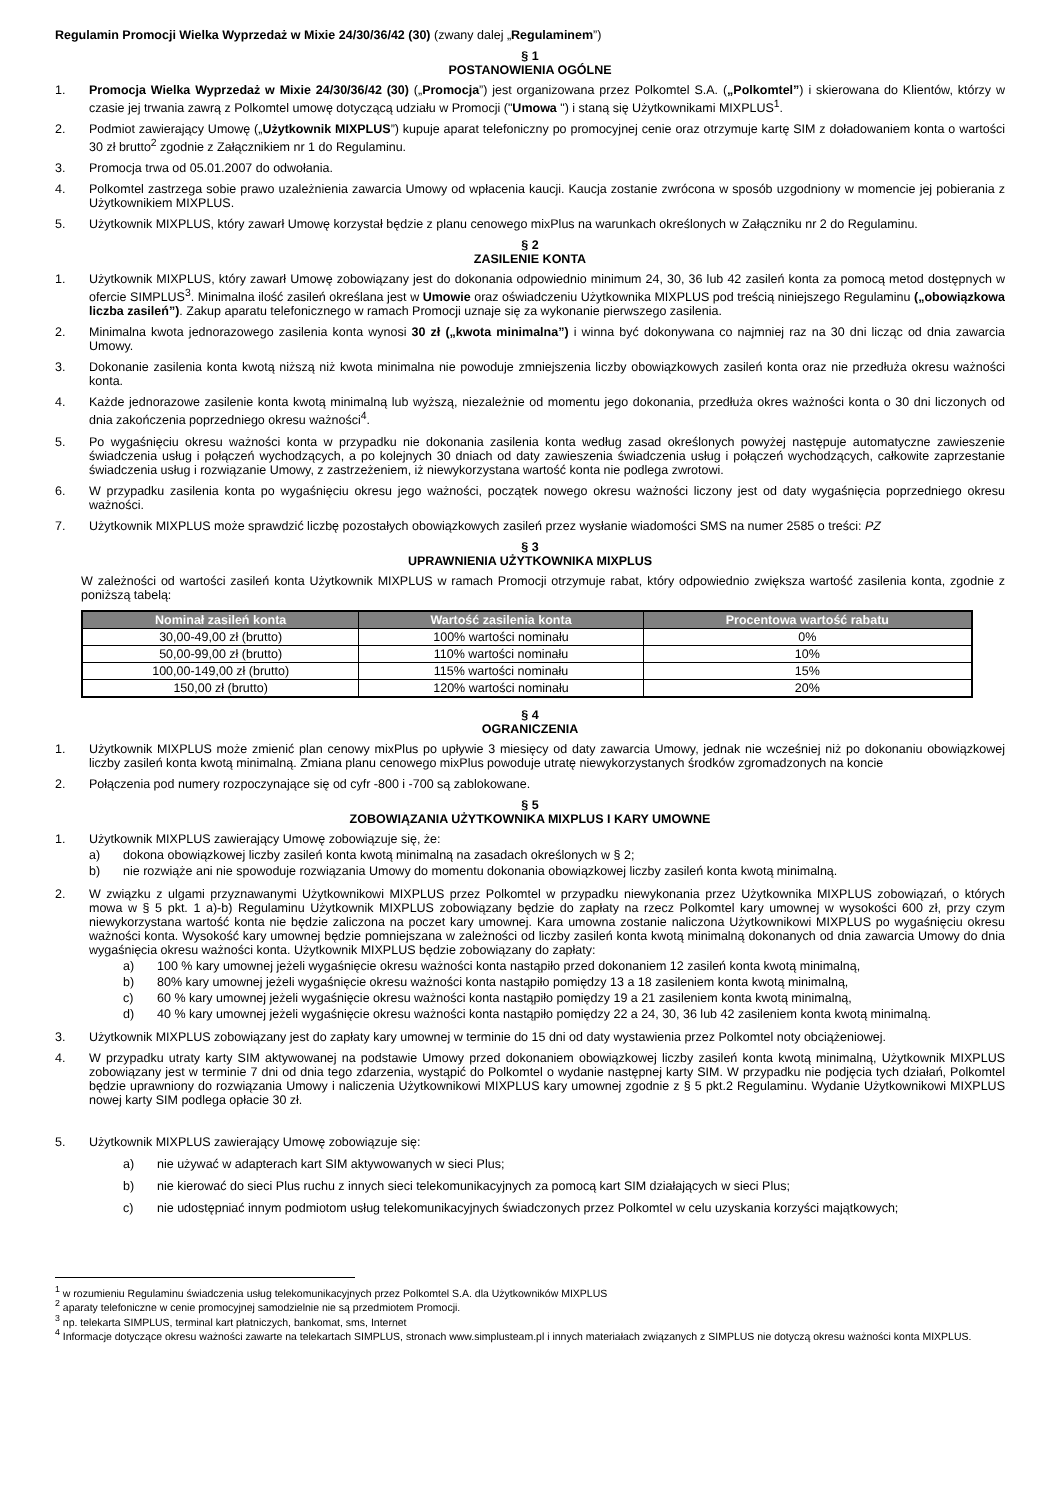Regulamin Promocji Wielka Wyprzedaż w Mixie 24/30/36/42 (30) (zwany dalej „Regulaminem”)
§ 1
POSTANOWIENIA OGÓLNE
1. Promocja Wielka Wyprzedaż w Mixie 24/30/36/42 (30) („Promocja”) jest organizowana przez Polkomtel S.A. („Polkomtel”) i skierowana do Klientów, którzy w czasie jej trwania zawrą z Polkomtel umowę dotyczącą udziału w Promocji ("Umowa ") i staną się Użytkownikami MIXPLUS<sup>1</sup>.
2. Podmiot zawierający Umowę („Użytkownik MIXPLUS”) kupuje aparat telefoniczny po promocyjnej cenie oraz otrzymuje kartę SIM z doładowaniem konta o wartości 30 zł brutto<sup>2</sup> zgodnie z Załącznikiem nr 1 do Regulaminu.
3. Promocja trwa od 05.01.2007 do odwołania.
4. Polkomtel zastrzega sobie prawo uzależnienia zawarcia Umowy od wpłacenia kaucji. Kaucja zostanie zwrócona w sposób uzgodniony w momencie jej pobierania z Użytkownikiem MIXPLUS.
5. Użytkownik MIXPLUS, który zawarł Umowę korzystał będzie z planu cenowego mixPlus na warunkach określonych w Załączniku nr 2 do Regulaminu.
§ 2
ZASILENIE KONTA
1. Użytkownik MIXPLUS, który zawarł Umowę zobowiązany jest do dokonania odpowiednio minimum 24, 30, 36 lub 42 zasileń konta za pomocą metod dostępnych w ofercie SIMPLUS<sup>3</sup>. Minimalna ilość zasileń określana jest w Umowie oraz oświadczeniu Użytkownika MIXPLUS pod treścią niniejszego Regulaminu („obowiązkowa liczba zasileń”). Zakup aparatu telefonicznego w ramach Promocji uznaje się za wykonanie pierwszego zasilenia.
2. Minimalna kwota jednorazowego zasilenia konta wynosi 30 zł („kwota minimalna”) i winna być dokonywana co najmniej raz na 30 dni licząc od dnia zawarcia Umowy.
3. Dokonanie zasilenia konta kwotą niższą niż kwota minimalna nie powoduje zmniejszenia liczby obowiązkowych zasileń konta oraz nie przedłuża okresu ważności konta.
4. Każde jednorazowe zasilenie konta kwotą minimalną lub wyższą, niezależnie od momentu jego dokonania, przedłuża okres ważności konta o 30 dni liczonych od dnia zakończenia poprzedniego okresu ważności<sup>4</sup>.
5. Po wygaśnięciu okresu ważności konta w przypadku nie dokonania zasilenia konta według zasad określonych powyżej następuje automatyczne zawieszenie świadczenia usług i połączeń wychodzących, a po kolejnych 30 dniach od daty zawieszenia świadczenia usług i połączeń wychodzących, całkowite zaprzestanie świadczenia usług i rozwiązanie Umowy, z zastrzeżeniem, iż niewykorzystana wartość konta nie podlega zwrotowi.
6. W przypadku zasilenia konta po wygaśnięciu okresu jego ważności, początek nowego okresu ważności liczony jest od daty wygaśnięcia poprzedniego okresu ważności.
7. Użytkownik MIXPLUS może sprawdzić liczbę pozostałych obowiązkowych zasileń przez wysłanie wiadomości SMS na numer 2585 o treści: PZ
§ 3
UPRAWNIENIA UŻYTKOWNIKA MIXPLUS
W zależności od wartości zasileń konta Użytkownik MIXPLUS w ramach Promocji otrzymuje rabat, który odpowiednio zwiększa wartość zasilenia konta, zgodnie z poniższą tabelą:
| Nominał zasileń konta | Wartość zasilenia konta | Procentowa wartość rabatu |
| --- | --- | --- |
| 30,00-49,00 zł (brutto) | 100% wartości nominału | 0% |
| 50,00-99,00 zł (brutto) | 110% wartości nominału | 10% |
| 100,00-149,00 zł (brutto) | 115% wartości nominału | 15% |
| 150,00 zł (brutto) | 120% wartości nominału | 20% |
§ 4
OGRANICZENIA
1. Użytkownik MIXPLUS może zmienić plan cenowy mixPlus po upływie 3 miesięcy od daty zawarcia Umowy, jednak nie wcześniej niż po dokonaniu obowiązkowej liczby zasileń konta kwotą minimalną. Zmiana planu cenowego mixPlus powoduje utratę niewykorzystanych środków zgromadzonych na koncie
2. Połączenia pod numery rozpoczynające się od cyfr -800 i -700 są zablokowane.
§ 5
ZOBOWIĄZANIA UŻYTKOWNIKA MIXPLUS I KARY UMOWNE
1. Użytkownik MIXPLUS zawierający Umowę zobowiązuje się, że:
a) dokona obowiązkowej liczby zasileń konta kwotą minimalną na zasadach określonych w § 2;
b) nie rozwiąże ani nie spowoduje rozwiązania Umowy do momentu dokonania obowiązkowej liczby zasileń konta kwotą minimalną.
2. W związku z ulgami przyznawanymi Użytkownikowi MIXPLUS przez Polkomtel w przypadku niewykonania przez Użytkownika MIXPLUS zobowiązań, o których mowa w § 5 pkt. 1 a)-b) Regulaminu Użytkownik MIXPLUS zobowiązany będzie do zapłaty na rzecz Polkomtel kary umownej w wysokości 600 zł, przy czym niewykorzystana wartość konta nie będzie zaliczona na poczet kary umownej. Kara umowna zostanie naliczona Użytkownikowi MIXPLUS po wygaśnięciu okresu ważności konta. Wysokość kary umownej będzie pomniejszana w zależności od liczby zasileń konta kwotą minimalną dokonanych od dnia zawarcia Umowy do dnia wygaśnięcia okresu ważności konta. Użytkownik MIXPLUS będzie zobowiązany do zapłaty:
a) 100 % kary umownej jeżeli wygaśnięcie okresu ważności konta nastąpiło przed dokonaniem 12 zasileń konta kwotą minimalną,
b) 80% kary umownej jeżeli wygaśnięcie okresu ważności konta nastąpiło pomiędzy 13 a 18 zasileniem konta kwotą minimalną,
c) 60 % kary umownej jeżeli wygaśnięcie okresu ważności konta nastąpiło pomiędzy 19 a 21 zasileniem konta kwotą minimalną,
d) 40 % kary umownej jeżeli wygaśnięcie okresu ważności konta nastąpiło pomiędzy 22 a 24, 30, 36 lub 42 zasileniem konta kwotą minimalną.
3. Użytkownik MIXPLUS zobowiązany jest do zapłaty kary umownej w terminie do 15 dni od daty wystawienia przez Polkomtel noty obciążeniowej.
4. W przypadku utraty karty SIM aktywowanej na podstawie Umowy przed dokonaniem obowiązkowej liczby zasileń konta kwotą minimalną, Użytkownik MIXPLUS zobowiązany jest w terminie 7 dni od dnia tego zdarzenia, wystąpić do Polkomtel o wydanie następnej karty SIM. W przypadku nie podjęcia tych działań, Polkomtel będzie uprawniony do rozwiązania Umowy i naliczenia Użytkownikowi MIXPLUS kary umownej zgodnie z § 5 pkt.2 Regulaminu. Wydanie Użytkownikowi MIXPLUS nowej karty SIM podlega opłacie 30 zł.
5. Użytkownik MIXPLUS zawierający Umowę zobowiązuje się:
a) nie używać w adapterach kart SIM aktywowanych w sieci Plus;
b) nie kierować do sieci Plus ruchu z innych sieci telekomunikacyjnych za pomocą kart SIM działających w sieci Plus;
c) nie udostępniać innym podmiotom usług telekomunikacyjnych świadczonych przez Polkomtel w celu uzyskania korzyści majątkowych;
<sup>1</sup> w rozumieniu Regulaminu świadczenia usług telekomunikacyjnych przez Polkomtel S.A. dla Użytkowników MIXPLUS
<sup>2</sup> aparaty telefoniczne w cenie promocyjnej samodzielnie nie są przedmiotem Promocji.
<sup>3</sup> np. telekarta SIMPLUS, terminal kart płatniczych, bankomat, sms, Internet
<sup>4</sup> Informacje dotyczące okresu ważności zawarte na telekartach SIMPLUS, stronach www.simplusteam.pl i innych materiałach związanych z SIMPLUS nie dotyczą okresu ważności konta MIXPLUS.